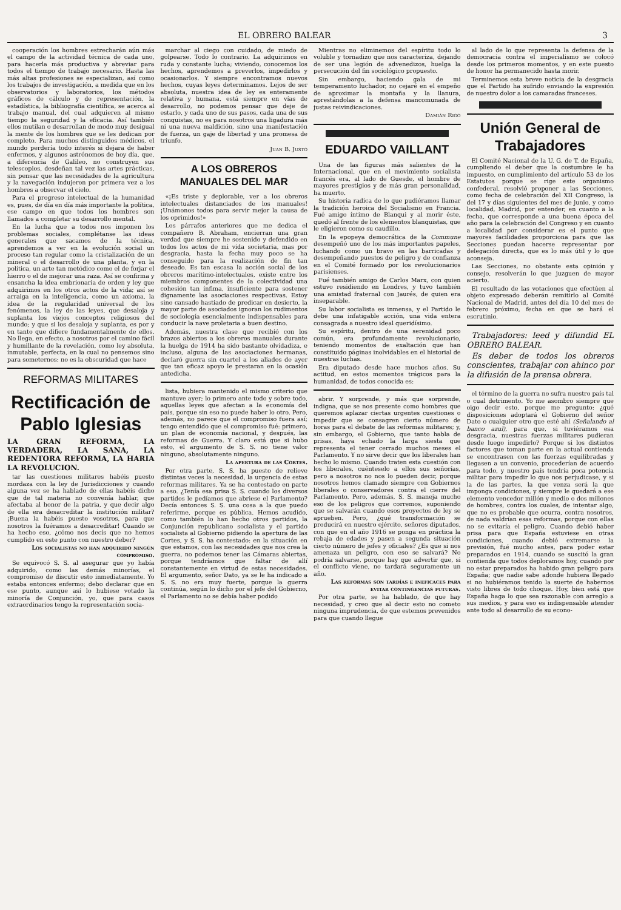EL OBRERO BALEAR 3
cooperación los hombres estrecharán aún más el campo de la actividad técnica de cada uno, para hacerla más productiva y abreviar para todos el tiempo de trabajo necesario. Hasta las más altas profesiones se especializan, así como los trabajos de investigación, a medida que en los observatorios y laboratorios, los métodos gráficos de cálculo y de representación, la estadística, la bibliografía científica, se acerca al trabajo manual, del cual adquieren al mismo tiempo la seguridad y la eficacia. Así también ellos mutilan o desarrollan de modo muy desigual la mente de los hombres que se les dedican por completo. Para muchos distinguidos médicos, el mundo perdería todo interés si dejara de haber enfermos, y algunos astrónomos de hoy día, que, a diferencia de Galileo, no construyen sus telescopios, desdeñan tal vez las artes prácticas, sin pensar que las necesidades de la agricultura y la navegación indujeron por primera vez a los hombres a observar el cielo.
Para el progreso intelectual de la humanidad es, pues, de día en día más importante la política, ese campo en que todos los hombres son llamados a completar su desarrollo mental.
En la lucha que a todos nos imponen los problemas sociales, complétanse las ideas generales que sacamos de la técnica, aprendemos a ver en la evolución social un proceso tan regular como la cristalización de un mineral o el desarrollo de una planta, y en la política, un arte tan metódico como el de forjar el hierro o el de mejorar una raza. Así se confirma y ensancha la idea embrionaria de orden y ley que adquirimos en los otros actos de la vida; así se arraiga en la inteligencia, como un axioma, la idea de la regularidad universal de los fenómenos, la ley de las leyes, que desaloja y suplanta los viejos conceptos religiosos del mundo; y que si los desaloja y suplanta, es por y en tanto que difiere fundamentalmente de ellos. No llega, en efecto, a nosotros por el camino fácil y humillante de la revelación, como ley absoluta, inmutable, perfecta, en la cual no pensemos sino para someternos: no es la obscuridad que hace
REFORMAS MILITARES
Rectificación de
Pablo Iglesias
LA GRAN REFORMA, LA VERDADERA, LA SANA, LA REDENTORA REFORMA, LA HARIA LA REVOLUCION.
tar las cuestiones militares habéis puesto mordaza con la ley de Jurisdicciones y cuando alguna vez se ha hablado de ellas habéis dicho que de tal materia no convenía hablar, que afectaba al honor de la patria, y que decir algo de ella era desacreditar la institución militar? ¡Buena la habéis puesto vosotros, para que nosotros la fuéramos a desacreditar! Cuando se ha hecho eso, ¿cómo nos decís que no hemos cumplido en este punto con nuestro deber?
Los socialistas no han adquirido ningún compromiso.
Se equivocó S. S. al asegurar que yo había adquirido, como las demás minorías, el compromiso de discutir esto inmediatamente. Yo estaba entonces enfermo; debo declarar que en ese punto, aunque así lo hubiese votado la minoría de Conjunción, yo, que para casos extraordinarios tengo la representación socia-
marchar al ciego con cuidado, de miedo de golpearse. Todo lo contrario. La adquirimos en ruda y constante lucha; viviendo, conocemos los hechos, aprendemos a preverlos, impedirlos y ocasionarlos. Y siempre encontramos nuevos hechos, cuyas leyes determinamos. Lejos de ser absoluta, nuestra idea de ley es enteramente relativa y humana, está siempre en vías de desarrollo, no podemos pensar que deje de estarlo, y cada uno de sus pasos, cada una de sus conquistas, no es para nosotros una ligadura más ni una nueva maldición, sino una manifestación de fuerza, un gaje de libertad y una promesa de triunfo.
Juan B. Justo
A LOS OBREROS MANUALES DEL MAR
«¡Es triste y deplorable, ver a los obreros intelectuales distanciados de los manuales! ¡Unámonos todos para servir mejor la causa de los oprimidos!»
Los párrafos anteriores que me dedica el compañero B. Abraham, encierran una gran verdad que siempre he sostenido y defendido en todos los actos de mi vida societaria, mas por desgracia, hasta la fecha muy poco se ha conseguido para la realización de fin tan deseado. Es tan escasa la acción social de los obreros marítimo-intelectuales, existe entre los miembros componentes de la colectividad una cohesión tan ínfima, insuficiente para sostener dignamente las asociaciones respectivas. Estoy sino cansado hastiado de predicar en desierto, la mayor parte de asociados ignoran los rudimentos de sociología esencialmente indispensables para conducir la nave proletaria a buen destino.
Además, nuestra clase que recibió con los brazos abiertos a los obreros manuales durante la huelga de 1914 ha sido bastante olvidadiza, e incluso, alguna de las asociaciones hermanas, declaró guerra sin cuartel a los aliados de ayer que tan eficaz apoyo le prestaran en la ocasión antedicha.
lista, hubiera mantenido el mismo criterio que mantuve ayer; lo primero ante todo y sobre todo, aquellas leyes que afectan a la economía del país, porque sin eso no puede haber lo otro. Pero, además, no parece que el compromiso fuera así; tengo entendido que el compromiso fué: primero, un plan de economía nacional, y después, las reformas de Guerra. Y claro está que si hubo esto, el argumento de S. S. no tiene valor ninguno, absolutamente ninguno.
La apertura de las Cortes.
Por otra parte, S. S. ha puesto de relieve distintas veces la necesidad, la urgencia de estas reformas militares. Ya se ha contestado en parte a eso. ¿Tenía esa prisa S. S. cuando los diversos partidos le pedíamos que abriese el Parlamento? Decía entonces S. S. una cosa a la que puedo referirme, porque es pública. Hemos acudido, como también lo han hecho otros partidos, la Conjunción republicano socialista y el partido socialista al Gobierno pidiendo la apertura de las Cortes, y S. S. ha contestado: en la situación en que estamos, con las necesidades que nos crea la guerra, no podemos tener las Cámaras abiertas, porque tendríamos que faltar de allí constantemente en virtud de estas necesidades. El argumento, señor Dato, ya se le ha indicado a S. S. no era muy fuerte, porque la guerra continúa, según lo dicho por el jefe del Gobierno, el Parlamento no se debía haber podido
Mientras no eliminemos del espíritu todo lo voluble y tornadizo que nos caracteriza, dejando de ser una legión de advenedizos, huelga la persecución del fin sociológico propuesto.
Sin embargo, haciendo gala de mi temperamento luchador, no cejaré en el empeño de aproximar la montaña y la llanura, aprestándolas a la defensa mancomunada de justas reivindicaciones.
Damián Rigo
EDUARDO VAILLANT
Una de las figuras más salientes de la Internacional, que en el movimiento socialista francés era, al lado de Guesde, el hombre de mayores prestigios y de más gran personalidad, ha muerto.
Su historia radica de lo que pudiéramos llamar la tradición heroica del Socialismo en Francia. Fué amigo íntimo de Blanqui y al morir éste, quedó al frente de los elementos blanquistas, que le eligieron como su caudillo.
En la epopeya democrática de la Commune desempeñó uno de los más importantes papeles, luchando como un bravo en las barricadas y desempeñando puestos de peligro y de confianza en el Comité formado por los revolucionarios parisienses.
Fué también amigo de Carlos Marx, con quien estuvo residiendo en Londres, y tuvo también una amistad fraternal con Jaurés, de quien era inseparable.
Su labor socialista es inmensa, y el Partido le debe una infatigable acción, una vida entera consagrada a nuestro ideal queridísimo.
Su espíritu, dentro de una serenidad poco común, era profundamente revolucionario, teniendo momentos de exaltación que han constituido páginas inolvidables en el historial de nuestras luchas.
Era diputado desde hace muchos años. Su actitud, en estos momentos trágicos para la humanidad, de todos conocida es:
abrir. Y sorprende, y más que sorprende, indigna, que se nos presente como hombres que queremos aplazar ciertas urgentes cuestiones o impedir que se consagren cierto número de horas para el debate de las reformas militares; y, sin embargo, el Gobierno, que tanto habla de prisas, haya echado la larga siesta que representa el tener cerrado muchos meses el Parlamento. Y no sirve decir que los liberales han hecho lo mismo. Cuando traten esta cuestión con los liberales, cuénteselo a ellos sus señorías, pero a nosotros no nos lo pueden decir, porque nosotros hemos clamado siempre con Gobiernos liberales o conservadores contra el cierre del Parlamento. Pero, además, S. S. maneja mucho eso de los peligros que corremos, suponiendo que se salvarán cuando esos proyectos de ley se aprueben. Pero, ¿qué transformación se producirá en nuestro ejército, señores diputados, con que en el año 1916 se ponga en práctica la rebaja de edades y pasen a segunda situación cierto número de jefes y oficiales? ¿Es que si nos amenaza un peligro, con eso se salvará? No podría salvarse, porque hay que advertir que, si el conflicto viene, no tardará seguramente un año.
Las reformas son tardías e ineficaces para evitar contingencias futuras.
Por otra parte, se ha hablado, de que hay necesidad, y creo que al decir esto no cometo ninguna imprudencia, de que estemos prevenidos para que cuando llegue
al lado de lo que representa la defensa de la democracia contra el imperialismo se colocó desde los primeros momentos, y en este puesto de honor ha permanecido hasta morir.
Terminemos esta breve noticia de la desgracia que el Partido ha sufrido enviando la expresión de nuestro dolor a los camaradas franceses.
Unión General de Trabajadores
El Comité Nacional de la U. G. de T. de España, cumpliendo el deber que la costumbre le ha impuesto, en cumplimiento del artículo 53 de los Estatutos porque se rige este organismo confederal, resolvió proponer a las Secciones, como fecha de celebración del XII Congreso, la del 17 y días siguientes del mes de junio, y como localidad, Madrid, por entender, en cuanto a la fecha, que corresponde a una buena época del año para la celebración del Congreso y en cuanto a localidad por considerar es el punto que mayores facilidades proporciona para que las Secciones puedan hacerse representar por delegación directa, que es lo más útil y lo que aconseja.
Las Secciones, no obstante esta opinión y consejo, resolverán lo que juzguen de mayor acierto.
El resultado de las votaciones que efectúen al objeto expresado deberán remitirlo al Comité Nacional de Madrid, antes del día 10 del mes de febrero próximo, fecha en que se hará el escrutinio.
Trabajadores: leed y difundid EL OBRERO BALEAR.
Es deber de todos los obreros conscientes, trabajar con ahinco por la difusión de la prensa obrera.
el término de la guerra no sufra nuestro país tal o cual detrimento. Yo me asombro siempre que oigo decir esto, porque me pregunto: ¿qué disposiciones adoptará el Gobierno del señor Dato o cualquier otro que esté ahí (Señalando al banco azul), para que, si tuviéramos esa desgracia, nuestras fuerzas militares pudieran desde luego impedirlo? Porque si los distintos factores que toman parte en la actual contienda se encontrasen con las fuerzas equilibradas y llegasen a un convenio, procederían de acuerdo para todo, y nuestro país tendría poca potencia militar para impedir lo que nos perjudicase, y si la de las partes, la que venza será la que imponga condiciones, y siempre le quedará a ese elemento vencedor millón y medio o dos millones de hombres, contra los cuales, de intentar algo, que no es probable que ocurra, contra nosotros, de nada valdrían esas reformas, porque con ellas no se evitaría el peligro. Cuando debió haber prisa para que España estuviese en otras condiciones, cuando debió extremarse la previsión, fué mucho antes, para poder estar preparados en 1914, cuando se suscitó la gran contienda que todos deploramos hoy, cuando por no estar preparados ha habido gran peligro para España; que nadie sabe adonde hubiera llegado si no hubiéramos tenido la suerte de habernos visto libres de todo choque. Hoy, bien está que España haga lo que sea razonable con arreglo a sus medios, y para eso es indispensable atender ante todo al desarrollo de su econo-